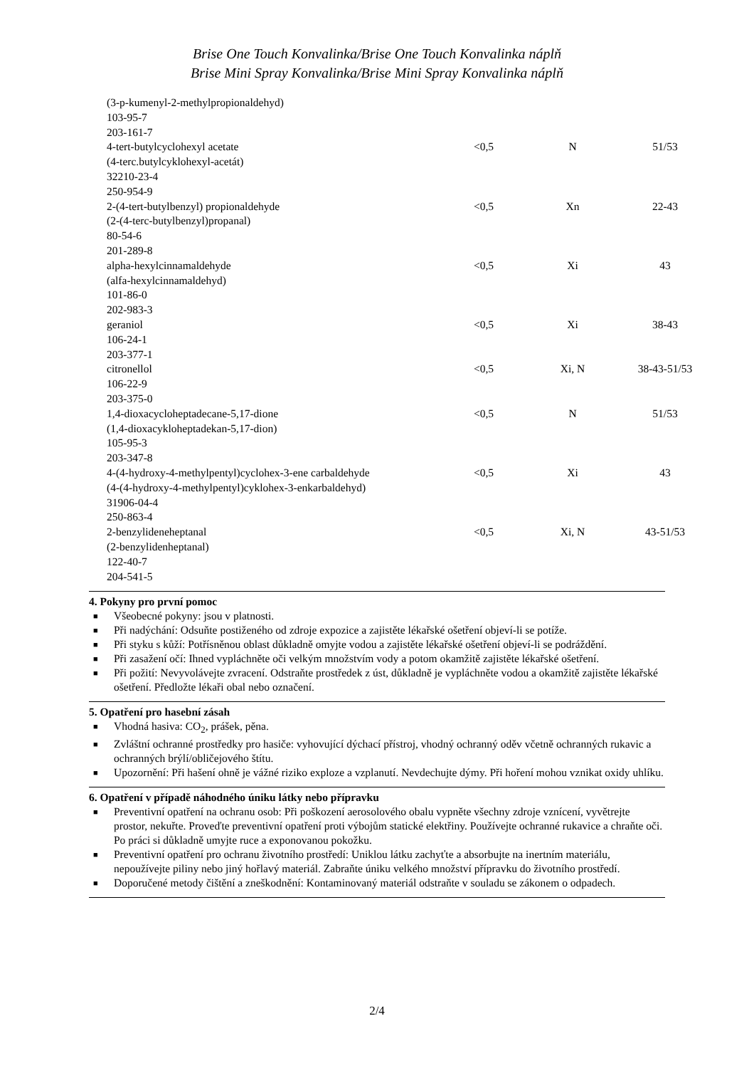Brise One Touch Konvalinka/Brise One Touch Konvalinka náplň
Brise Mini Spray Konvalinka/Brise Mini Spray Konvalinka náplň
| (3-p-kumenyl-2-methylpropionaldehyd) 103-95-7 203-161-7 | | | |
| 4-tert-butylcyclohexyl acetate (4-terc.butylcyklohexyl-acetát) 32210-23-4 250-954-9 | <0,5 | N | 51/53 |
| 2-(4-tert-butylbenzyl) propionaldehyde (2-(4-terc-butylbenzyl)propanal) 80-54-6 201-289-8 | <0,5 | Xn | 22-43 |
| alpha-hexylcinnamaldehyde (alfa-hexylcinnamaldehyd) 101-86-0 202-983-3 | <0,5 | Xi | 43 |
| geraniol 106-24-1 203-377-1 | <0,5 | Xi | 38-43 |
| citronellol 106-22-9 203-375-0 | <0,5 | Xi, N | 38-43-51/53 |
| 1,4-dioxacycloheptadecane-5,17-dione (1,4-dioxacykloheptadekan-5,17-dion) 105-95-3 203-347-8 | <0,5 | N | 51/53 |
| 4-(4-hydroxy-4-methylpentyl)cyclohex-3-ene carbaldehyde (4-(4-hydroxy-4-methylpentyl)cyklohex-3-enkarbaldehyd) 31906-04-4 250-863-4 | <0,5 | Xi | 43 |
| 2-benzylideneheptanal (2-benzylidenheptanal) 122-40-7 204-541-5 | <0,5 | Xi, N | 43-51/53 |
4. Pokyny pro první pomoc
■ Všeobecné pokyny: jsou v platnosti.
■ Při nadýchání: Odsuňte postiženého od zdroje expozice a zajistěte lékařské ošetření objeví-li se potíže.
■ Při styku s kůží: Potřísněnou oblast důkladně omyjte vodou a zajistěte lékařské ošetření objeví-li se podráždění.
■ Při zasažení očí: Ihned vypláchněte oči velkým množstvím vody a potom okamžitě zajistěte lékařské ošetření.
■ Při požití: Nevyvolávejte zvracení. Odstraňte prostředek z úst, důkladně je vypláchněte vodou a okamžitě zajistěte lékařské ošetření. Předložte lékaři obal nebo označení.
5. Opatření pro hasební zásah
■ Vhodná hasiva: CO<sub>2</sub>, prášek, pěna.
■ Zvláštní ochranné prostředky pro hasiče: vyhovující dýchací přístroj, vhodný ochranný oděv včetně ochranných rukavic a ochranných brýlí/obličejového štítu.
■ Upozornění: Při hašení ohně je vážné riziko exploze a vzplanutí. Nevdechujte dýmy. Při hoření mohou vznikat oxidy uhlíku.
6. Opatření v případě náhodného úniku látky nebo přípravku
■ Preventivní opatření na ochranu osob: Při poškození aerosolového obalu vypněte všechny zdroje vznícení, vyvětrejte prostor, nekuřte. Proveďte preventivní opatření proti výbojům statické elektřiny. Používejte ochranné rukavice a chraňte oči. Po práci si důkladně umyjte ruce a exponovanou pokožku.
■ Preventivní opatření pro ochranu životního prostředí: Uniklou látku zachyťte a absorbujte na inertním materiálu, nepoužívejte piliny nebo jiný hořlavý materiál. Zabraňte úniku velkého množství přípravku do životního prostředí.
■ Doporučené metody čištění a zneškodnění: Kontaminovaný materiál odstraňte v souladu se zákonem o odpadech.
2/4